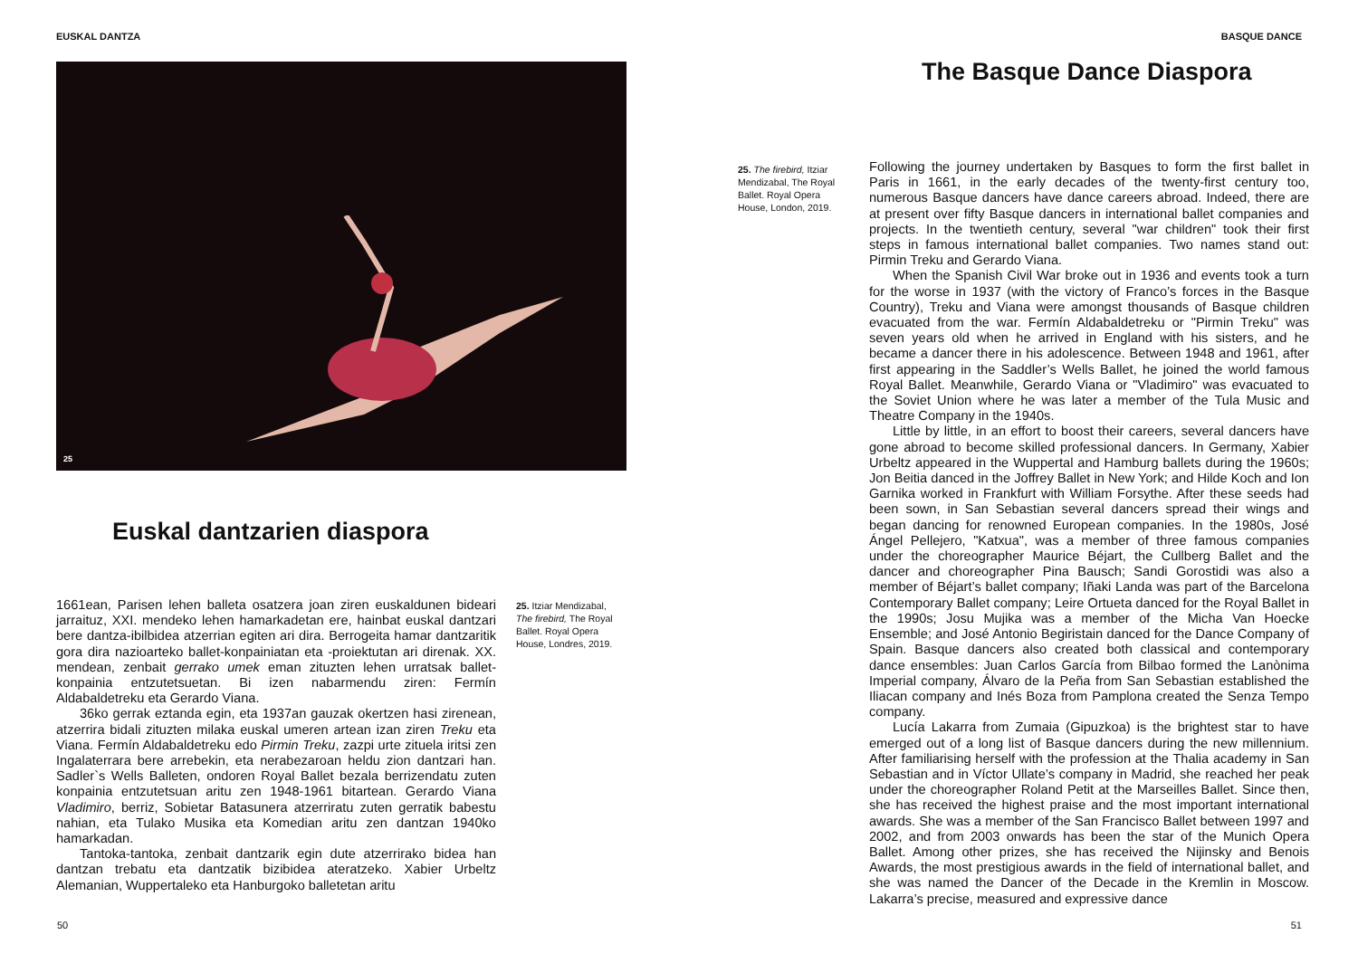EUSKAL DANTZA
25
Euskal dantzarien diaspora
1661ean, Parisen lehen balleta osatzera joan ziren euskaldunen bideari jarraituz, XXI. mendeko lehen hamarkadetan ere, hainbat euskal dantzari bere dantza-ibilbidea atzerrian egiten ari dira. Berrogeita hamar dantzaritik gora dira nazioarteko ballet-konpainiatan eta -proiektutan ari direnak. XX. mendean, zenbait gerrako umek eman zituzten lehen urratsak ballet-konpainia entzutetsuetan. Bi izen nabarmendu ziren: Fermín Aldabaldetreku eta Gerardo Viana.
36ko gerrak eztanda egin, eta 1937an gauzak okertzen hasi zirenean, atzerrira bidali zituzten milaka euskal umeren artean izan ziren Treku eta Viana. Fermín Aldabaldetreku edo Pirmin Treku, zazpi urte zituela iritsi zen Ingalaterrara bere arrebekin, eta nerabezaroan heldu zion dantzari han. Sadler`s Wells Balleten, ondoren Royal Ballet bezala berrizendatu zuten konpainia entzutetsuan aritu zen 1948-1961 bitartean. Gerardo Viana Vladimiro, berriz, Sobietar Batasunera atzerriratu zuten gerratik babestu nahian, eta Tulako Musika eta Komedian aritu zen dantzan 1940ko hamarkadan.
Tantoka-tantoka, zenbait dantzarik egin dute atzerrirako bidea han dantzan trebatu eta dantzatik bizibidea ateratzeko. Xabier Urbeltz Alemanian, Wuppertaleko eta Hanburgoko balletetan aritu
25. Itziar Mendizabal, The firebird, The Royal Ballet. Royal Opera House, Londres, 2019.
50
BASQUE DANCE
The Basque Dance Diaspora
25. The firebird, Itziar Mendizabal, The Royal Ballet. Royal Opera House, London, 2019.
Following the journey undertaken by Basques to form the first ballet in Paris in 1661, in the early decades of the twenty-first century too, numerous Basque dancers have dance careers abroad. Indeed, there are at present over fifty Basque dancers in international ballet companies and projects. In the twentieth century, several "war children" took their first steps in famous international ballet companies. Two names stand out: Pirmin Treku and Gerardo Viana.
When the Spanish Civil War broke out in 1936 and events took a turn for the worse in 1937 (with the victory of Franco’s forces in the Basque Country), Treku and Viana were amongst thousands of Basque children evacuated from the war. Fermín Aldabaldetreku or "Pirmin Treku" was seven years old when he arrived in England with his sisters, and he became a dancer there in his adolescence. Between 1948 and 1961, after first appearing in the Saddler’s Wells Ballet, he joined the world famous Royal Ballet. Meanwhile, Gerardo Viana or "Vladimiro" was evacuated to the Soviet Union where he was later a member of the Tula Music and Theatre Company in the 1940s.
Little by little, in an effort to boost their careers, several dancers have gone abroad to become skilled professional dancers. In Germany, Xabier Urbeltz appeared in the Wuppertal and Hamburg ballets during the 1960s; Jon Beitia danced in the Joffrey Ballet in New York; and Hilde Koch and Ion Garnika worked in Frankfurt with William Forsythe. After these seeds had been sown, in San Sebastian several dancers spread their wings and began dancing for renowned European companies. In the 1980s, José Ángel Pellejero, "Katxua", was a member of three famous companies under the choreographer Maurice Béjart, the Cullberg Ballet and the dancer and choreographer Pina Bausch; Sandi Gorostidi was also a member of Béjart’s ballet company; Iñaki Landa was part of the Barcelona Contemporary Ballet company; Leire Ortueta danced for the Royal Ballet in the 1990s; Josu Mujika was a member of the Micha Van Hoecke Ensemble; and José Antonio Begiristain danced for the Dance Company of Spain. Basque dancers also created both classical and contemporary dance ensembles: Juan Carlos García from Bilbao formed the Lanònima Imperial company, Álvaro de la Peña from San Sebastian established the Iliacan company and Inés Boza from Pamplona created the Senza Tempo company.
Lucía Lakarra from Zumaia (Gipuzkoa) is the brightest star to have emerged out of a long list of Basque dancers during the new millennium. After familiarising herself with the profession at the Thalia academy in San Sebastian and in Víctor Ullate’s company in Madrid, she reached her peak under the choreographer Roland Petit at the Marseilles Ballet. Since then, she has received the highest praise and the most important international awards. She was a member of the San Francisco Ballet between 1997 and 2002, and from 2003 onwards has been the star of the Munich Opera Ballet. Among other prizes, she has received the Nijinsky and Benois Awards, the most prestigious awards in the field of international ballet, and she was named the Dancer of the Decade in the Kremlin in Moscow. Lakarra’s precise, measured and expressive dance
51